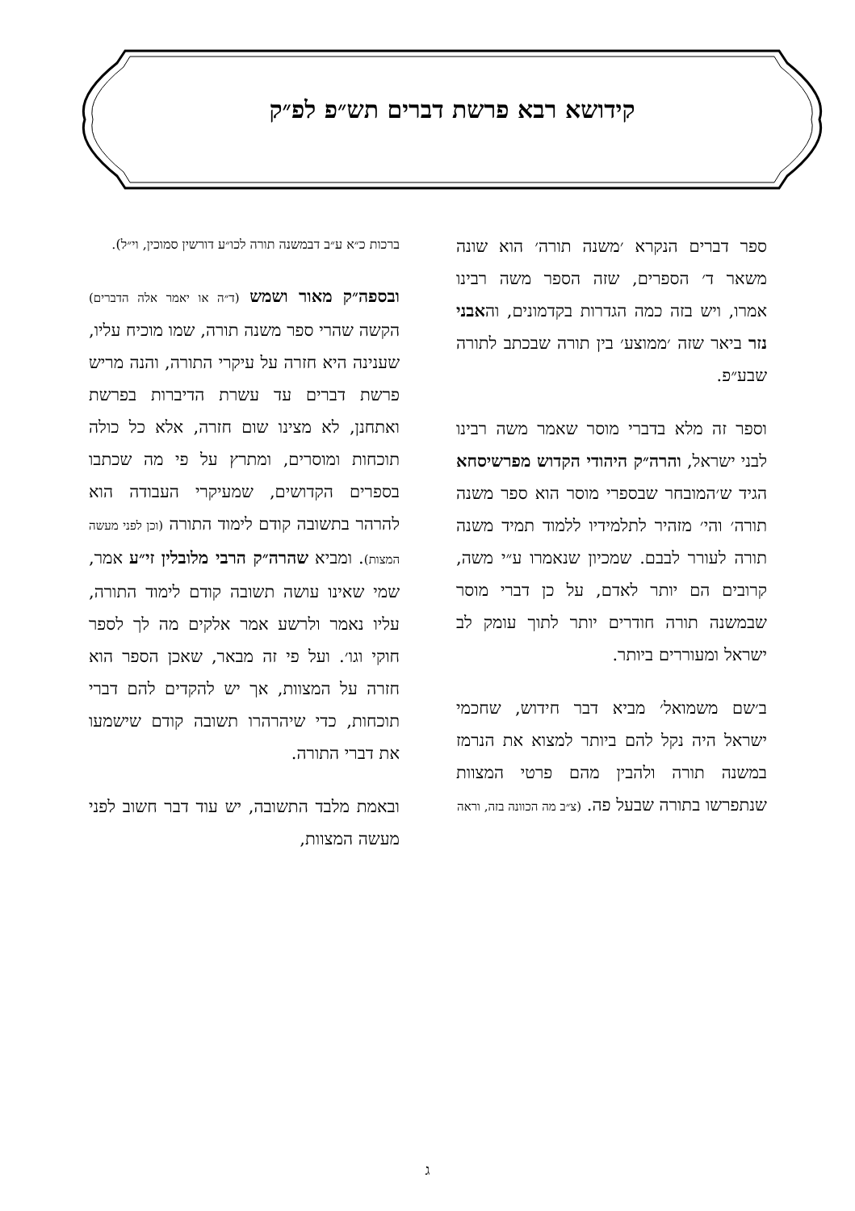קידושא רבא פרשת דברים תש״פ לפ״ק
ספר דברים הנקרא ׳משנה תורה׳ הוא שונה משאר ד׳ הספרים, שזה הספר משה רבינו אמרו, ויש בזה כמה הגדרות בקדמונים, והאבני נזר ביאר שזה ׳ממוצע׳ בין תורה שבכתב לתורה שבע״פ.
וספר זה מלא בדברי מוסר שאמר משה רבינו לבני ישראל, והרה״ק היהודי הקדוש מפרשיסחא הגיד ש׳המובחר שבספרי מוסר הוא ספר משנה תורה׳ והי׳ מזהיר לתלמידיו ללמוד תמיד משנה תורה לעורר לבבם. שמכיון שנאמרו ע״י משה, קרובים הם יותר לאדם, על כן דברי מוסר שבמשנה תורה חודרים יותר לתוך עומק לב ישראל ומעוררים ביותר.
ב׳שם משמואל׳ מביא דבר חידוש, שחכמי ישראל היה נקל להם ביותר למצוא את הנרמז במשנה תורה ולהבין מהם פרטי המצוות שנתפרשו בתורה שבעל פה. (צ״ב מה הכוונה בזה, וראה
ברכות כ״א ע״ב דבמשנה תורה לכו״ע דורשין סמוכין, וי״ל).
ובספה״ק מאור ושמש (ד״ה או יאמר אלה הדברים) הקשה שהרי ספר משנה תורה, שמו מוכיח עליו, שענינה היא חזרה על עיקרי התורה, והנה מריש פרשת דברים עד עשרת הדיברות בפרשת ואתחנן, לא מצינו שום חזרה, אלא כל כולה תוכחות ומוסרים, ומתרץ על פי מה שכתבו בספרים הקדושים, שמעיקרי העבודה הוא להרהר בתשובה קודם לימוד התורה (וכן לפני מעשה המצות). ומביא שהרה״ק הרבי מלובלין זי״ע אמר, שמי שאינו עושה תשובה קודם לימוד התורה, עליו נאמר ולרשע אמר אלקים מה לך לספר חוקי וגו׳. ועל פי זה מבאר, שאכן הספר הוא חזרה על המצוות, אך יש להקדים להם דברי תוכחות, כדי שיהרהרו תשובה קודם שישמעו את דברי התורה.
ובאמת מלבד התשובה, יש עוד דבר חשוב לפני מעשה המצוות,
ג